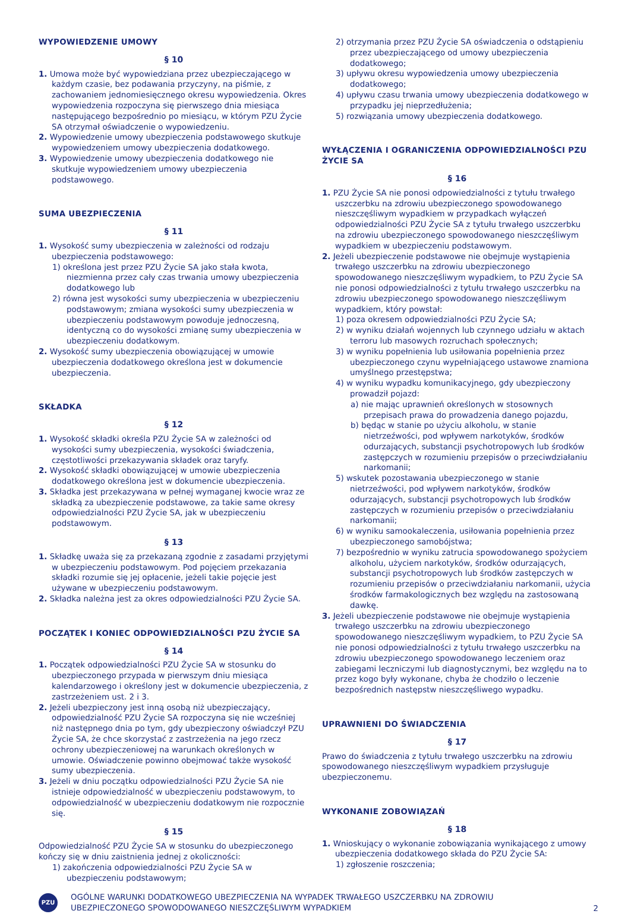WYPOWIEDZENIE UMOWY
§ 10
1. Umowa może być wypowiedziana przez ubezpieczającego w każdym czasie, bez podawania przyczyny, na piśmie, z zachowaniem jednomiesięcznego okresu wypowiedzenia. Okres wypowiedzenia rozpoczyna się pierwszego dnia miesiąca następującego bezpośrednio po miesiącu, w którym PZU Życie SA otrzymał oświadczenie o wypowiedzeniu.
2. Wypowiedzenie umowy ubezpieczenia podstawowego skutkuje wypowiedzeniem umowy ubezpieczenia dodatkowego.
3. Wypowiedzenie umowy ubezpieczenia dodatkowego nie skutkuje wypowiedzeniem umowy ubezpieczenia podstawowego.
SUMA UBEZPIECZENIA
§ 11
1. Wysokość sumy ubezpieczenia w zależności od rodzaju ubezpieczenia podstawowego:
1) określona jest przez PZU Życie SA jako stała kwota, niezmienna przez cały czas trwania umowy ubezpieczenia dodatkowego lub
2) równa jest wysokości sumy ubezpieczenia w ubezpieczeniu podstawowym; zmiana wysokości sumy ubezpieczenia w ubezpieczeniu podstawowym powoduje jednoczesną, identyczną co do wysokości zmianę sumy ubezpieczenia w ubezpieczeniu dodatkowym.
2. Wysokość sumy ubezpieczenia obowiązującej w umowie ubezpieczenia dodatkowego określona jest w dokumencie ubezpieczenia.
SKŁADKA
§ 12
1. Wysokość składki określa PZU Życie SA w zależności od wysokości sumy ubezpieczenia, wysokości świadczenia, częstotliwości przekazywania składek oraz taryfy.
2. Wysokość składki obowiązującej w umowie ubezpieczenia dodatkowego określona jest w dokumencie ubezpieczenia.
3. Składka jest przekazywana w pełnej wymaganej kwocie wraz ze składką za ubezpieczenie podstawowe, za takie same okresy odpowiedzialności PZU Życie SA, jak w ubezpieczeniu podstawowym.
§ 13
1. Składkę uważa się za przekazaną zgodnie z zasadami przyjętymi w ubezpieczeniu podstawowym. Pod pojęciem przekazania składki rozumie się jej opłacenie, jeżeli takie pojęcie jest używane w ubezpieczeniu podstawowym.
2. Składka należna jest za okres odpowiedzialności PZU Życie SA.
POCZĄTEK I KONIEC ODPOWIEDZIALNOŚCI PZU ŻYCIE SA
§ 14
1. Początek odpowiedzialności PZU Życie SA w stosunku do ubezpieczonego przypada w pierwszym dniu miesiąca kalendarzowego i określony jest w dokumencie ubezpieczenia, z zastrzeżeniem ust. 2 i 3.
2. Jeżeli ubezpieczony jest inną osobą niż ubezpieczający, odpowiedzialność PZU Życie SA rozpoczyna się nie wcześniej niż następnego dnia po tym, gdy ubezpieczony oświadczył PZU Życie SA, że chce skorzystać z zastrzeżenia na jego rzecz ochrony ubezpieczeniowej na warunkach określonych w umowie. Oświadczenie powinno obejmować także wysokość sumy ubezpieczenia.
3. Jeżeli w dniu początku odpowiedzialności PZU Życie SA nie istnieje odpowiedzialność w ubezpieczeniu podstawowym, to odpowiedzialność w ubezpieczeniu dodatkowym nie rozpocznie się.
§ 15
Odpowiedzialność PZU Życie SA w stosunku do ubezpieczonego kończy się w dniu zaistnienia jednej z okoliczności:
1) zakończenia odpowiedzialności PZU Życie SA w ubezpieczeniu podstawowym;
2) otrzymania przez PZU Życie SA oświadczenia o odstąpieniu przez ubezpieczającego od umowy ubezpieczenia dodatkowego;
3) upływu okresu wypowiedzenia umowy ubezpieczenia dodatkowego;
4) upływu czasu trwania umowy ubezpieczenia dodatkowego w przypadku jej nieprzedłużenia;
5) rozwiązania umowy ubezpieczenia dodatkowego.
WYŁĄCZENIA I OGRANICZENIA ODPOWIEDZIALNOŚCI PZU ŻYCIE SA
§ 16
1. PZU Życie SA nie ponosi odpowiedzialności z tytułu trwałego uszczerbku na zdrowiu ubezpieczonego spowodowanego nieszczęśliwym wypadkiem w przypadkach wyłączeń odpowiedzialności PZU Życie SA z tytułu trwałego uszczerbku na zdrowiu ubezpieczonego spowodowanego nieszczęśliwym wypadkiem w ubezpieczeniu podstawowym.
2. Jeżeli ubezpieczenie podstawowe nie obejmuje wystąpienia trwałego uszczerbku na zdrowiu ubezpieczonego spowodowanego nieszczęśliwym wypadkiem, to PZU Życie SA nie ponosi odpowiedzialności z tytułu trwałego uszczerbku na zdrowiu ubezpieczonego spowodowanego nieszczęśliwym wypadkiem, który powstał:
1) poza okresem odpowiedzialności PZU Życie SA;
2) w wyniku działań wojennych lub czynnego udziału w aktach terroru lub masowych rozruchach społecznych;
3) w wyniku popełnienia lub usiłowania popełnienia przez ubezpieczonego czynu wypełniającego ustawowe znamiona umyślnego przestępstwa;
4) w wyniku wypadku komunikacyjnego, gdy ubezpieczony prowadził pojazd:
a) nie mając uprawnień określonych w stosownych przepisach prawa do prowadzenia danego pojazdu,
b) będąc w stanie po użyciu alkoholu, w stanie nietrzeźwości, pod wpływem narkotyków, środków odurzających, substancji psychotropowych lub środków zastępczych w rozumieniu przepisów o przeciwdziałaniu narkomanii;
5) wskutek pozostawania ubezpieczonego w stanie nietrzeźwości, pod wpływem narkotyków, środków odurzających, substancji psychotropowych lub środków zastępczych w rozumieniu przepisów o przeciwdziałaniu narkomanii;
6) w wyniku samookaleczenia, usiłowania popełnienia przez ubezpieczonego samobójstwa;
7) bezpośrednio w wyniku zatrucia spowodowanego spożyciem alkoholu, użyciem narkotyków, środków odurzających, substancji psychotropowych lub środków zastępczych w rozumieniu przepisów o przeciwdziałaniu narkomanii, użycia środków farmakologicznych bez względu na zastosowaną dawkę.
3. Jeżeli ubezpieczenie podstawowe nie obejmuje wystąpienia trwałego uszczerbku na zdrowiu ubezpieczonego spowodowanego nieszczęśliwym wypadkiem, to PZU Życie SA nie ponosi odpowiedzialności z tytułu trwałego uszczerbku na zdrowiu ubezpieczonego spowodowanego leczeniem oraz zabiegami leczniczymi lub diagnostycznymi, bez względu na to przez kogo były wykonane, chyba że chodziło o leczenie bezpośrednich następstw nieszczęśliwego wypadku.
UPRAWNIENI DO ŚWIADCZENIA
§ 17
Prawo do świadczenia z tytułu trwałego uszczerbku na zdrowiu spowodowanego nieszczęśliwym wypadkiem przysługuje ubezpieczonemu.
WYKONANIE ZOBOWIĄZAŃ
§ 18
1. Wnioskujący o wykonanie zobowiązania wynikającego z umowy ubezpieczenia dodatkowego składa do PZU Życie SA:
1) zgłoszenie roszczenia;
PZU
OGÓLNE WARUNKI DODATKOWEGO UBEZPIECZENIA NA WYPADEK TRWAŁEGO USZCZERBKU NA ZDROWIU
UBEZPIECZONEGO SPOWODOWANEGO NIESZCZĘŚLIWYM WYPADKIEM
2